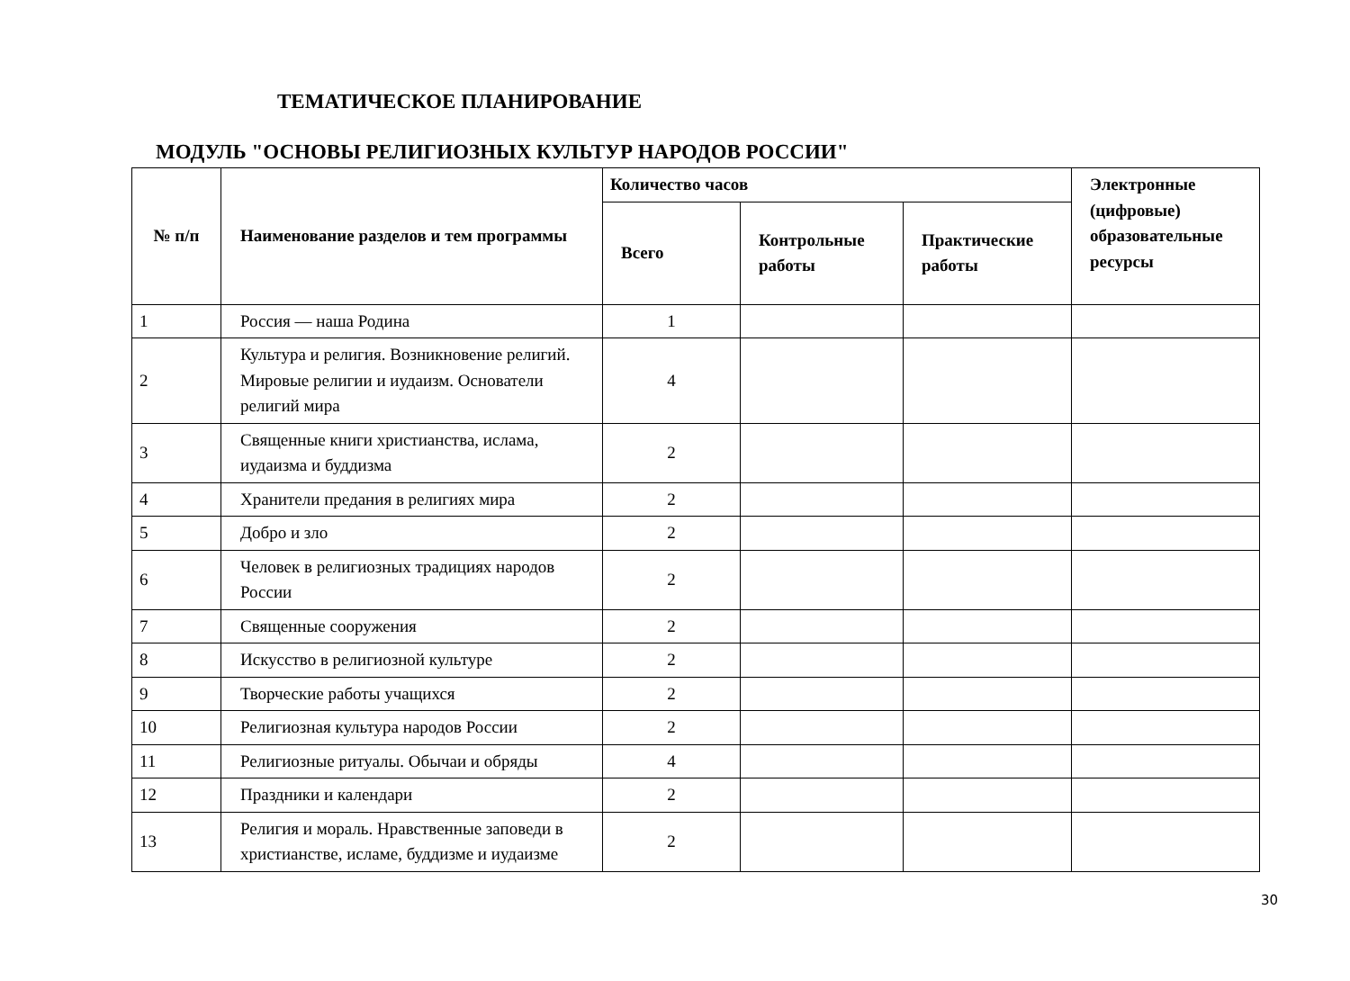ТЕМАТИЧЕСКОЕ ПЛАНИРОВАНИЕ
МОДУЛЬ "ОСНОВЫ РЕЛИГИОЗНЫХ КУЛЬТУР НАРОДОВ РОССИИ"
| № п/п | Наименование разделов и тем программы | Количество часов | | | Электронные (цифровые) образовательные ресурсы |
| --- | --- | --- | --- | --- | --- |
| | | Всего | Контрольные работы | Практические работы | |
| 1 | Россия — наша Родина | 1 | | | |
| 2 | Культура и религия. Возникновение религий. Мировые религии и иудаизм. Основатели религий мира | 4 | | | |
| 3 | Священные книги христианства, ислама, иудаизма и буддизма | 2 | | | |
| 4 | Хранители предания в религиях мира | 2 | | | |
| 5 | Добро и зло | 2 | | | |
| 6 | Человек в религиозных традициях народов России | 2 | | | |
| 7 | Священные сооружения | 2 | | | |
| 8 | Искусство в религиозной культуре | 2 | | | |
| 9 | Творческие работы учащихся | 2 | | | |
| 10 | Религиозная культура народов России | 2 | | | |
| 11 | Религиозные ритуалы. Обычаи и обряды | 4 | | | |
| 12 | Праздники и календари | 2 | | | |
| 13 | Религия и мораль. Нравственные заповеди в христианстве, исламе, буддизме и иудаизме | 2 | | | |
30